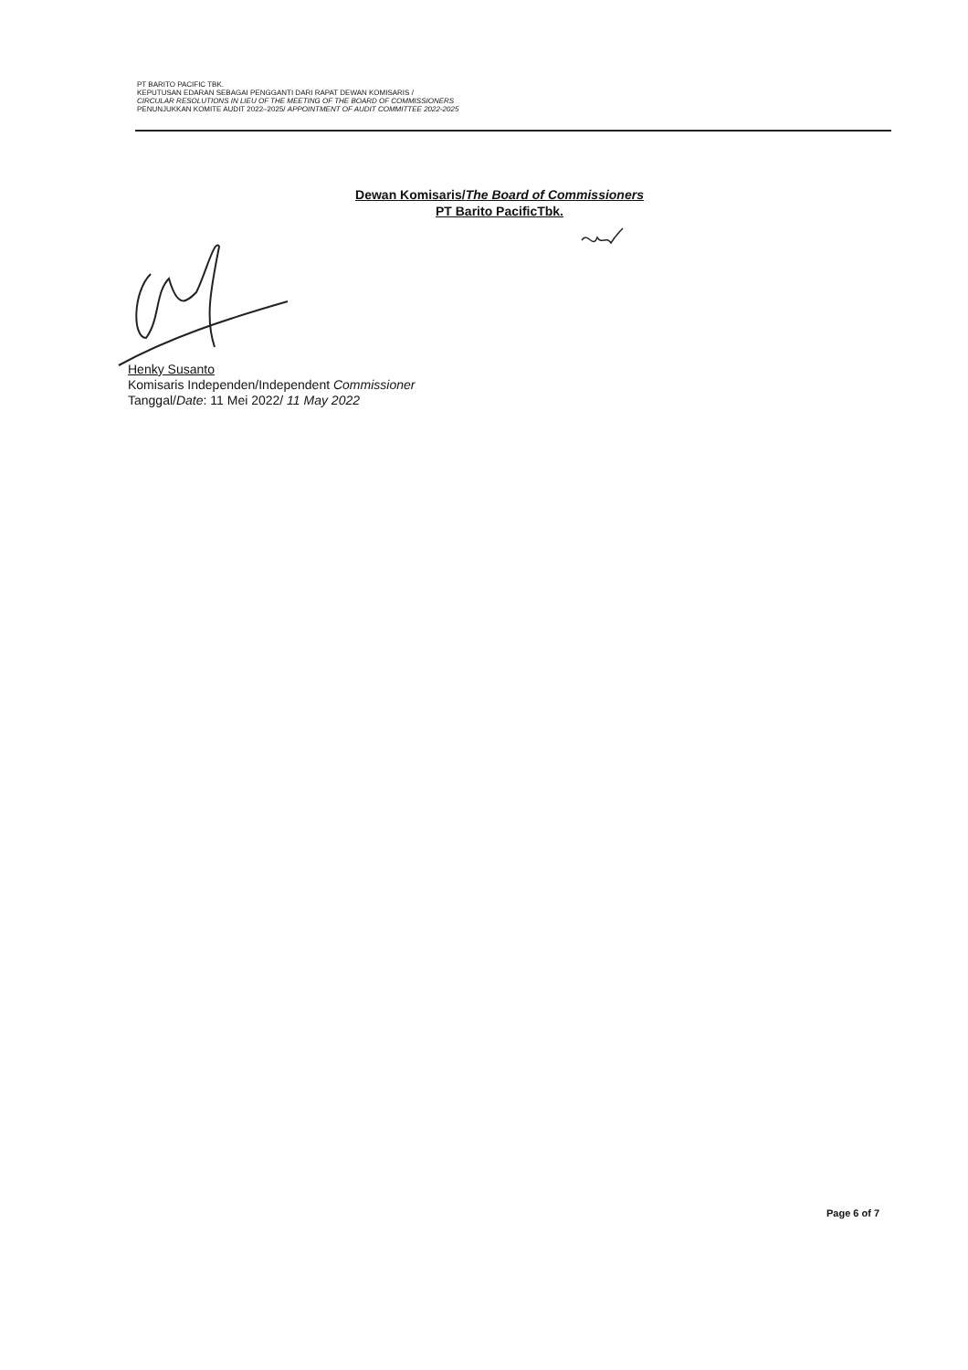PT BARITO PACIFIC TBK.
KEPUTUSAN EDARAN SEBAGAI PENGGANTI DARI RAPAT DEWAN KOMISARIS /
CIRCULAR RESOLUTIONS IN LIEU OF THE MEETING OF THE BOARD OF COMMISSIONERS
PENUNJUKKAN KOMITE AUDIT 2022–2025/ APPOINTMENT OF AUDIT COMMITTEE 2022-2025
Dewan Komisaris/The Board of Commissioners
PT Barito PacificTbk.
Henky Susanto
Komisaris Independen/Independent Commissioner
Tanggal/Date: 11 Mei 2022/ 11 May 2022
Page 6 of 7